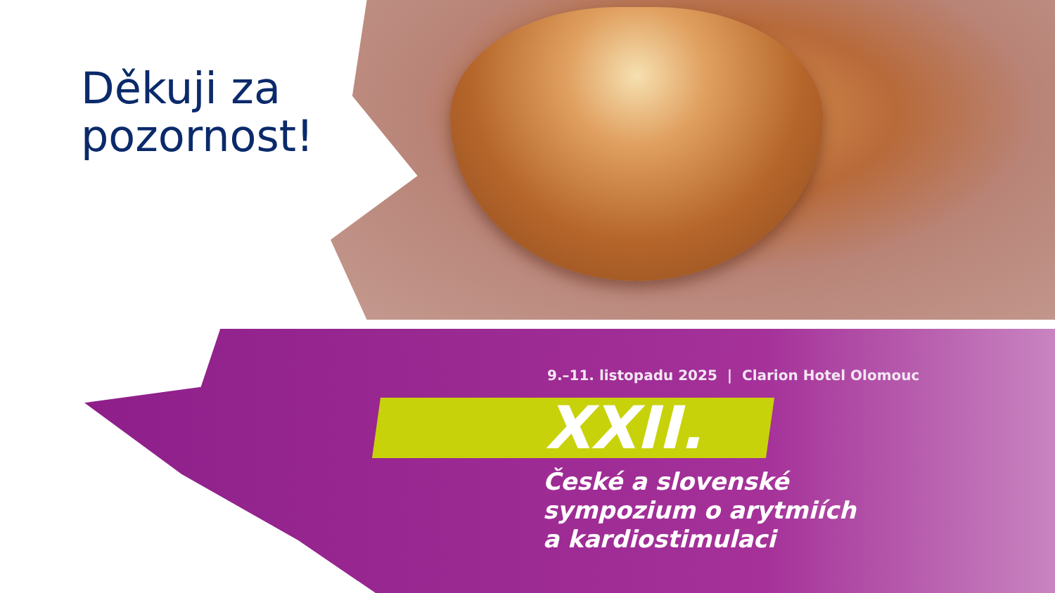Děkuji za
pozornost!
9.–11. listopadu 2025 | Clarion Hotel Olomouc
XXII.
České a slovenské
sympozium o arytmiích
a kardiostimulaci